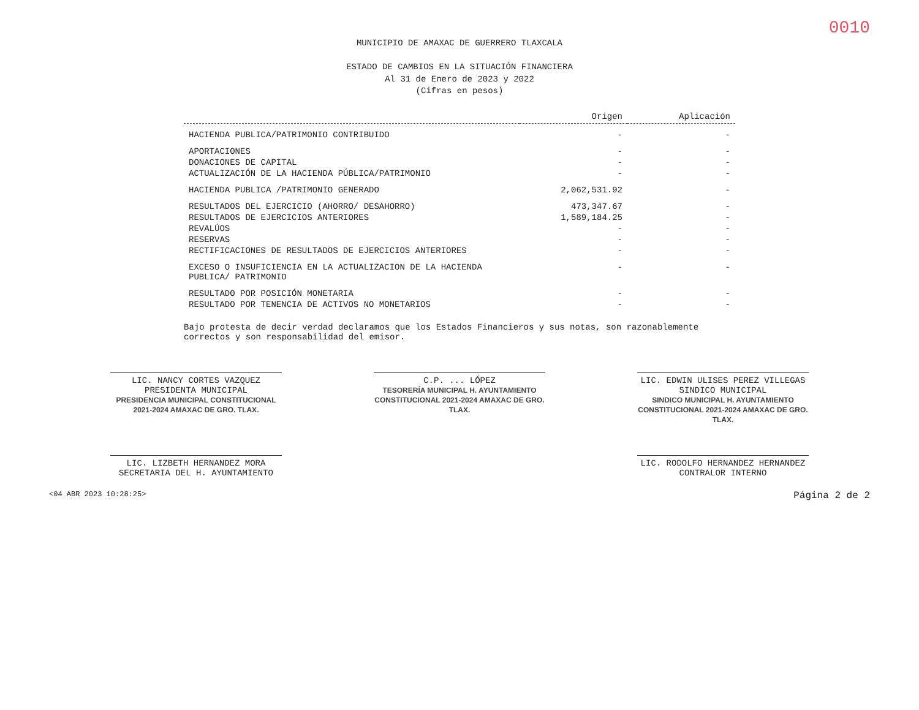0010
MUNICIPIO DE AMAXAC DE GUERRERO TLAXCALA
ESTADO DE CAMBIOS EN LA SITUACIÓN FINANCIERA
Al 31 de Enero de 2023 y 2022
(Cifras en pesos)
| | Origen | Aplicación |
| --- | --- | --- |
| HACIENDA PUBLICA/PATRIMONIO CONTRIBUIDO | - | - |
| APORTACIONES | - | - |
| DONACIONES DE CAPITAL | - | - |
| ACTUALIZACIÓN DE LA HACIENDA PÚBLICA/PATRIMONIO | - | - |
| HACIENDA PUBLICA /PATRIMONIO GENERADO | 2,062,531.92 | - |
| RESULTADOS DEL EJERCICIO (AHORRO/ DESAHORRO) | 473,347.67 | - |
| RESULTADOS DE EJERCICIOS ANTERIORES | 1,589,184.25 | - |
| REVALÚOS | - | - |
| RESERVAS | - | - |
| RECTIFICACIONES DE RESULTADOS DE EJERCICIOS ANTERIORES | - | - |
| EXCESO O INSUFICIENCIA EN LA ACTUALIZACION DE LA HACIENDA PUBLICA/ PATRIMONIO | - | - |
| RESULTADO POR POSICIÓN MONETARIA | - | - |
| RESULTADO POR TENENCIA DE ACTIVOS NO MONETARIOS | - | - |
Bajo protesta de decir verdad declaramos que los Estados Financieros y sus notas, son razonablemente correctos y son responsabilidad del emisor.
LIC. NANCY CORTES VAZQUEZ
PRESIDENTA MUNICIPAL
PRESIDENCIA MUNICIPAL CONSTITUCIONAL 2021-2024 AMAXAC DE GRO. TLAX.
C.P. ... LÓPEZ
TESORERÍA MUNICIPAL H. AYUNTAMIENTO CONSTITUCIONAL 2021-2024 AMAXAC DE GRO. TLAX.
LIC. EDWIN ULISES PEREZ VILLEGAS
SINDICO MUNICIPAL
SINDICO MUNICIPAL H. AYUNTAMIENTO CONSTITUCIONAL 2021-2024 AMAXAC DE GRO. TLAX.
LIC. LIZBETH HERNANDEZ MORA
SECRETARIA DEL H. AYUNTAMIENTO
LIC. RODOLFO HERNANDEZ HERNANDEZ
CONTRALOR INTERNO
<04 ABR 2023 10:28:25> Página 2 de 2